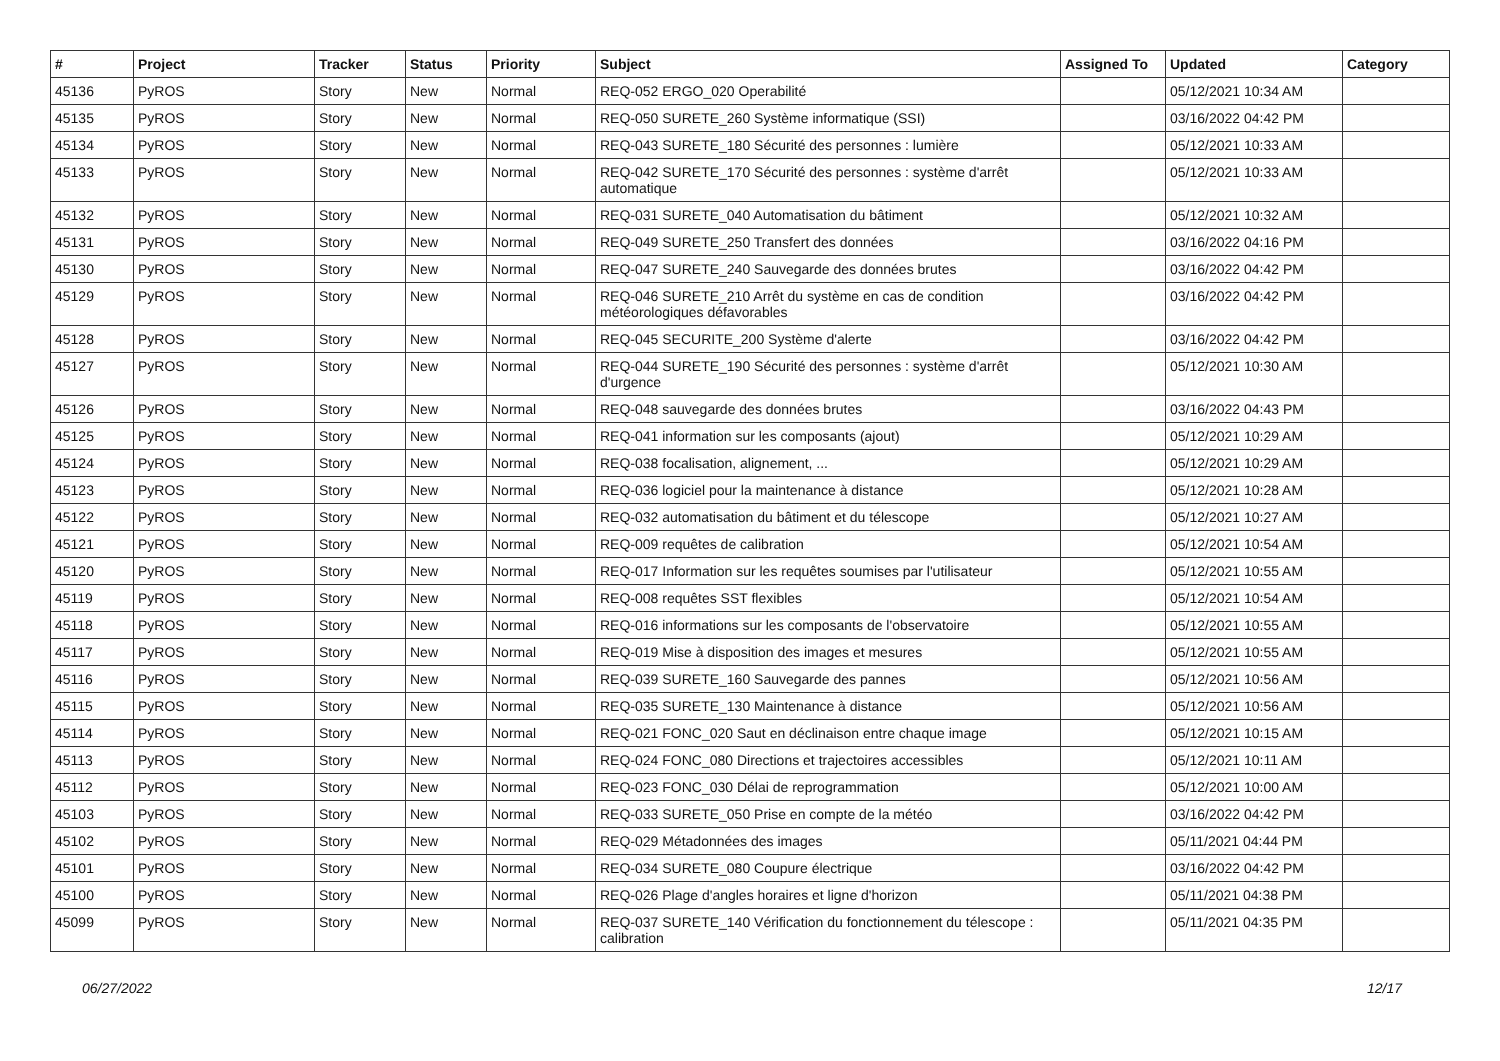| # | Project | Tracker | Status | Priority | Subject | Assigned To | Updated | Category |
| --- | --- | --- | --- | --- | --- | --- | --- | --- |
| 45136 | PyROS | Story | New | Normal | REQ-052 ERGO_020 Operabilité | | 05/12/2021 10:34 AM | |
| 45135 | PyROS | Story | New | Normal | REQ-050 SURETE_260 Système informatique (SSI) | | 03/16/2022 04:42 PM | |
| 45134 | PyROS | Story | New | Normal | REQ-043 SURETE_180 Sécurité des personnes : lumière | | 05/12/2021 10:33 AM | |
| 45133 | PyROS | Story | New | Normal | REQ-042 SURETE_170 Sécurité des personnes : système d'arrêt automatique | | 05/12/2021 10:33 AM | |
| 45132 | PyROS | Story | New | Normal | REQ-031 SURETE_040 Automatisation du bâtiment | | 05/12/2021 10:32 AM | |
| 45131 | PyROS | Story | New | Normal | REQ-049 SURETE_250 Transfert des données | | 03/16/2022 04:16 PM | |
| 45130 | PyROS | Story | New | Normal | REQ-047 SURETE_240 Sauvegarde des données brutes | | 03/16/2022 04:42 PM | |
| 45129 | PyROS | Story | New | Normal | REQ-046 SURETE_210 Arrêt du système en cas de condition météorologiques défavorables | | 03/16/2022 04:42 PM | |
| 45128 | PyROS | Story | New | Normal | REQ-045 SECURITE_200 Système d'alerte | | 03/16/2022 04:42 PM | |
| 45127 | PyROS | Story | New | Normal | REQ-044 SURETE_190 Sécurité des personnes : système d'arrêt d'urgence | | 05/12/2021 10:30 AM | |
| 45126 | PyROS | Story | New | Normal | REQ-048 sauvegarde des données brutes | | 03/16/2022 04:43 PM | |
| 45125 | PyROS | Story | New | Normal | REQ-041 information sur les composants (ajout) | | 05/12/2021 10:29 AM | |
| 45124 | PyROS | Story | New | Normal | REQ-038 focalisation, alignement, ... | | 05/12/2021 10:29 AM | |
| 45123 | PyROS | Story | New | Normal | REQ-036 logiciel pour la maintenance à distance | | 05/12/2021 10:28 AM | |
| 45122 | PyROS | Story | New | Normal | REQ-032 automatisation du bâtiment et du télescope | | 05/12/2021 10:27 AM | |
| 45121 | PyROS | Story | New | Normal | REQ-009 requêtes de calibration | | 05/12/2021 10:54 AM | |
| 45120 | PyROS | Story | New | Normal | REQ-017 Information sur les requêtes soumises par l'utilisateur | | 05/12/2021 10:55 AM | |
| 45119 | PyROS | Story | New | Normal | REQ-008 requêtes SST flexibles | | 05/12/2021 10:54 AM | |
| 45118 | PyROS | Story | New | Normal | REQ-016 informations sur les composants de l'observatoire | | 05/12/2021 10:55 AM | |
| 45117 | PyROS | Story | New | Normal | REQ-019 Mise à disposition des images et mesures | | 05/12/2021 10:55 AM | |
| 45116 | PyROS | Story | New | Normal | REQ-039 SURETE_160 Sauvegarde des pannes | | 05/12/2021 10:56 AM | |
| 45115 | PyROS | Story | New | Normal | REQ-035 SURETE_130 Maintenance à distance | | 05/12/2021 10:56 AM | |
| 45114 | PyROS | Story | New | Normal | REQ-021 FONC_020 Saut en déclinaison entre chaque image | | 05/12/2021 10:15 AM | |
| 45113 | PyROS | Story | New | Normal | REQ-024 FONC_080 Directions et trajectoires accessibles | | 05/12/2021 10:11 AM | |
| 45112 | PyROS | Story | New | Normal | REQ-023 FONC_030 Délai de reprogrammation | | 05/12/2021 10:00 AM | |
| 45103 | PyROS | Story | New | Normal | REQ-033 SURETE_050 Prise en compte de la météo | | 03/16/2022 04:42 PM | |
| 45102 | PyROS | Story | New | Normal | REQ-029 Métadonnées des images | | 05/11/2021 04:44 PM | |
| 45101 | PyROS | Story | New | Normal | REQ-034 SURETE_080 Coupure électrique | | 03/16/2022 04:42 PM | |
| 45100 | PyROS | Story | New | Normal | REQ-026 Plage d'angles horaires et ligne d'horizon | | 05/11/2021 04:38 PM | |
| 45099 | PyROS | Story | New | Normal | REQ-037 SURETE_140 Vérification du fonctionnement du télescope : calibration | | 05/11/2021 04:35 PM | |
06/27/2022 12/17